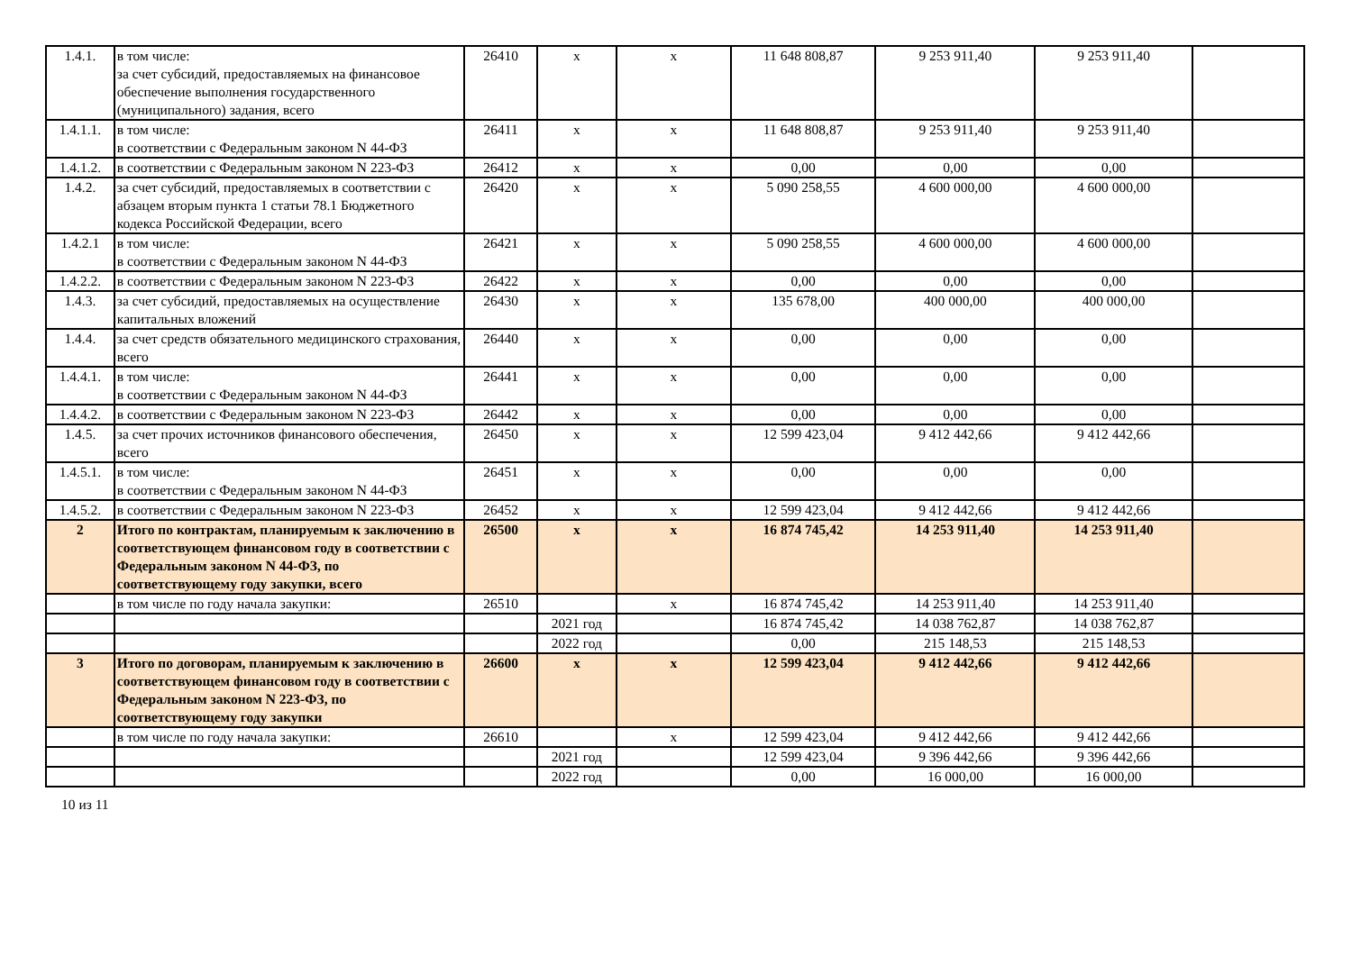| 1.4.1. | в том числе: за счет субсидий, предоставляемых на финансовое обеспечение выполнения государственного (муниципального) задания, всего | 26410 | х | х | 11 648 808,87 | 9 253 911,40 | 9 253 911,40 | |
| 1.4.1.1. | в том числе: в соответствии с Федеральным законом N 44-ФЗ | 26411 | х | х | 11 648 808,87 | 9 253 911,40 | 9 253 911,40 | |
| 1.4.1.2. | в соответствии с Федеральным законом N 223-ФЗ | 26412 | х | х | 0,00 | 0,00 | 0,00 | |
| 1.4.2. | за счет субсидий, предоставляемых в соответствии с абзацем вторым пункта 1 статьи 78.1 Бюджетного кодекса Российской Федерации, всего | 26420 | х | х | 5 090 258,55 | 4 600 000,00 | 4 600 000,00 | |
| 1.4.2.1 | в том числе: в соответствии с Федеральным законом N 44-ФЗ | 26421 | х | х | 5 090 258,55 | 4 600 000,00 | 4 600 000,00 | |
| 1.4.2.2. | в соответствии с Федеральным законом N 223-ФЗ | 26422 | х | х | 0,00 | 0,00 | 0,00 | |
| 1.4.3. | за счет субсидий, предоставляемых на осуществление капитальных вложений | 26430 | х | х | 135 678,00 | 400 000,00 | 400 000,00 | |
| 1.4.4. | за счет средств обязательного медицинского страхования, всего | 26440 | х | х | 0,00 | 0,00 | 0,00 | |
| 1.4.4.1. | в том числе: в соответствии с Федеральным законом N 44-ФЗ | 26441 | х | х | 0,00 | 0,00 | 0,00 | |
| 1.4.4.2. | в соответствии с Федеральным законом N 223-ФЗ | 26442 | х | х | 0,00 | 0,00 | 0,00 | |
| 1.4.5. | за счет прочих источников финансового обеспечения, всего | 26450 | х | х | 12 599 423,04 | 9 412 442,66 | 9 412 442,66 | |
| 1.4.5.1. | в том числе: в соответствии с Федеральным законом N 44-ФЗ | 26451 | х | х | 0,00 | 0,00 | 0,00 | |
| 1.4.5.2. | в соответствии с Федеральным законом N 223-ФЗ | 26452 | х | х | 12 599 423,04 | 9 412 442,66 | 9 412 442,66 | |
| 2 | Итого по контрактам, планируемым к заключению в соответствующем финансовом году в соответствии с Федеральным законом N 44-ФЗ, по соответствующему году закупки, всего | 26500 | х | х | 16 874 745,42 | 14 253 911,40 | 14 253 911,40 | |
| | в том числе по году начала закупки: | 26510 | | х | 16 874 745,42 | 14 253 911,40 | 14 253 911,40 | |
| | | | 2021 год | | 16 874 745,42 | 14 038 762,87 | 14 038 762,87 | |
| | | | 2022 год | | 0,00 | 215 148,53 | 215 148,53 | |
| 3 | Итого по договорам, планируемым к заключению в соответствующем финансовом году в соответствии с Федеральным законом N 223-ФЗ, по соответствующему году закупки | 26600 | х | х | 12 599 423,04 | 9 412 442,66 | 9 412 442,66 | |
| | в том числе по году начала закупки: | 26610 | | х | 12 599 423,04 | 9 412 442,66 | 9 412 442,66 | |
| | | | 2021 год | | 12 599 423,04 | 9 396 442,66 | 9 396 442,66 | |
| | | | 2022 год | | 0,00 | 16 000,00 | 16 000,00 | |
10 из 11